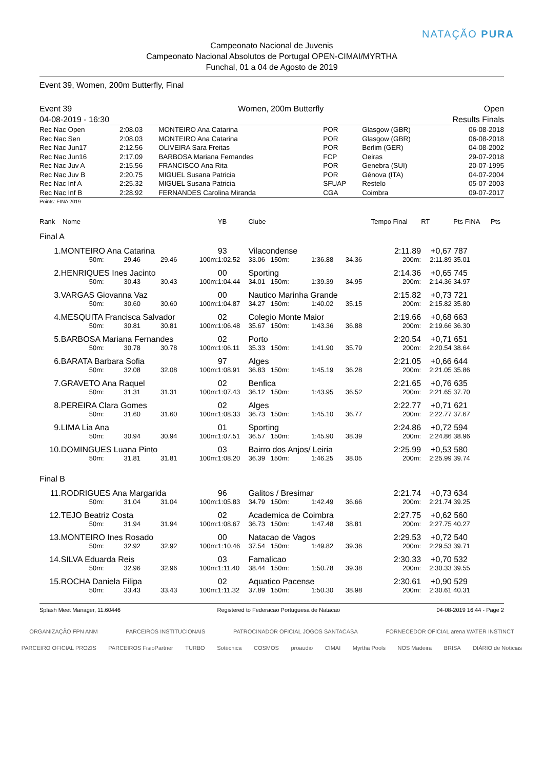Campeonato Nacional de Juvenis
Campeonato Nacional Absolutos de Portugal OPEN-CIMAI/MYRTHA
Funchal, 01 a 04 de Agosto de 2019
NATAÇÃO PURA
Event 39, Women, 200m Butterfly, Final
Event 39
04-08-2019 - 16:30
Women, 200m Butterfly Open
Results Finals
| Rec Nac Open | 2:08.03 | MONTEIRO Ana Catarina | POR | Glasgow (GBR) | 06-08-2018 |
| Rec Nac Sen | 2:08.03 | MONTEIRO Ana Catarina | POR | Glasgow (GBR) | 06-08-2018 |
| Rec Nac Jun17 | 2:12.56 | OLIVEIRA Sara Freitas | POR | Berlim (GER) | 04-08-2002 |
| Rec Nac Jun16 | 2:17.09 | BARBOSA Mariana Fernandes | FCP | Oeiras | 29-07-2018 |
| Rec Nac Juv A | 2:15.56 | FRANCISCO Ana Rita | POR | Genebra (SUI) | 20-07-1995 |
| Rec Nac Juv B | 2:20.75 | MIGUEL Susana Patricia | POR | Génova (ITA) | 04-07-2004 |
| Rec Nac Inf A | 2:25.32 | MIGUEL Susana Patricia | SFUAP | Restelo | 05-07-2003 |
| Rec Nac Inf B | 2:28.92 | FERNANDES Carolina Miranda | CGA | Coimbra | 09-07-2017 |
Points: FINA 2019
| Rank | Nome | | | | YB | Clube | | | Tempo Final | RT | Pts FINA | Pts |
| --- | --- | --- | --- | --- | --- | --- | --- | --- | --- | --- | --- | --- |
| Final A | | | | | | | | | | | | |
| 1. | MONTEIRO Ana Catarina | | | | 93 | Vilacondense | | | 2:11.89 | +0,67 | 787 | |
| | 50m: | 29.46 | 29.46 | 100m: | 1:02.52 | 33.06 150m: | 1:36.88 | 34.36 | 200m: | 2:11.89 | 35.01 | |
| 2. | HENRIQUES Ines Jacinto | | | | 00 | Sporting | | | 2:14.36 | +0,65 | 745 | |
| | 50m: | 30.43 | 30.43 | 100m: | 1:04.44 | 34.01 150m: | 1:39.39 | 34.95 | 200m: | 2:14.36 | 34.97 | |
| 3. | VARGAS Giovanna Vaz | | | | 00 | Nautico Marinha Grande | | | 2:15.82 | +0,73 | 721 | |
| | 50m: | 30.60 | 30.60 | 100m: | 1:04.87 | 34.27 150m: | 1:40.02 | 35.15 | 200m: | 2:15.82 | 35.80 | |
| 4. | MESQUITA Francisca Salvador | | | | 02 | Colegio Monte Maior | | | 2:19.66 | +0,68 | 663 | |
| | 50m: | 30.81 | 30.81 | 100m: | 1:06.48 | 35.67 150m: | 1:43.36 | 36.88 | 200m: | 2:19.66 | 36.30 | |
| 5. | BARBOSA Mariana Fernandes | | | | 02 | Porto | | | 2:20.54 | +0,71 | 651 | |
| | 50m: | 30.78 | 30.78 | 100m: | 1:06.11 | 35.33 150m: | 1:41.90 | 35.79 | 200m: | 2:20.54 | 38.64 | |
| 6. | BARATA Barbara Sofia | | | | 97 | Alges | | | 2:21.05 | +0,66 | 644 | |
| | 50m: | 32.08 | 32.08 | 100m: | 1:08.91 | 36.83 150m: | 1:45.19 | 36.28 | 200m: | 2:21.05 | 35.86 | |
| 7. | GRAVETO Ana Raquel | | | | 02 | Benfica | | | 2:21.65 | +0,76 | 635 | |
| | 50m: | 31.31 | 31.31 | 100m: | 1:07.43 | 36.12 150m: | 1:43.95 | 36.52 | 200m: | 2:21.65 | 37.70 | |
| 8. | PEREIRA Clara Gomes | | | | 02 | Alges | | | 2:22.77 | +0,71 | 621 | |
| | 50m: | 31.60 | 31.60 | 100m: | 1:08.33 | 36.73 150m: | 1:45.10 | 36.77 | 200m: | 2:22.77 | 37.67 | |
| 9. | LIMA Lia Ana | | | | 01 | Sporting | | | 2:24.86 | +0,72 | 594 | |
| | 50m: | 30.94 | 30.94 | 100m: | 1:07.51 | 36.57 150m: | 1:45.90 | 38.39 | 200m: | 2:24.86 | 38.96 | |
| 10. | DOMINGUES Luana Pinto | | | | 03 | Bairro dos Anjos/ Leiria | | | 2:25.99 | +0,53 | 580 | |
| | 50m: | 31.81 | 31.81 | 100m: | 1:08.20 | 36.39 150m: | 1:46.25 | 38.05 | 200m: | 2:25.99 | 39.74 | |
| Final B | | | | | | | | | | | | |
| 11. | RODRIGUES Ana Margarida | | | | 96 | Galitos / Bresimar | | | 2:21.74 | +0,73 | 634 | |
| | 50m: | 31.04 | 31.04 | 100m: | 1:05.83 | 34.79 150m: | 1:42.49 | 36.66 | 200m: | 2:21.74 | 39.25 | |
| 12. | TEJO Beatriz Costa | | | | 02 | Academica de Coimbra | | | 2:27.75 | +0,62 | 560 | |
| | 50m: | 31.94 | 31.94 | 100m: | 1:08.67 | 36.73 150m: | 1:47.48 | 38.81 | 200m: | 2:27.75 | 40.27 | |
| 13. | MONTEIRO Ines Rosado | | | | 00 | Natacao de Vagos | | | 2:29.53 | +0,72 | 540 | |
| | 50m: | 32.92 | 32.92 | 100m: | 1:10.46 | 37.54 150m: | 1:49.82 | 39.36 | 200m: | 2:29.53 | 39.71 | |
| 14. | SILVA Eduarda Reis | | | | 03 | Famalicao | | | 2:30.33 | +0,70 | 532 | |
| | 50m: | 32.96 | 32.96 | 100m: | 1:11.40 | 38.44 150m: | 1:50.78 | 39.38 | 200m: | 2:30.33 | 39.55 | |
| 15. | ROCHA Daniela Filipa | | | | 02 | Aquatico Pacense | | | 2:30.61 | +0,90 | 529 | |
| | 50m: | 33.43 | 33.43 | 100m: | 1:11.32 | 37.89 150m: | 1:50.30 | 38.98 | 200m: | 2:30.61 | 40.31 | |
Splash Meet Manager, 11.60446 Registered to Federacao Portuguesa de Natacao 04-08-2019 16:44 - Page 2
ORGANIZAÇÃO FPN ANM PARCEIROS INSTITUCIONAIS PATROCINADOR OFICIAL JOGOS SANTACASA FORNECEDOR OFICIAL arena WATER INSTINCT PARCEIRO OFICIAL PROZIS PARCEIROS FisioPartner TURBO Sotécnica COSMOS proaudio CIMAI Myrtha Pools NOS Madeira BRISA DIÁRIO de Notícias